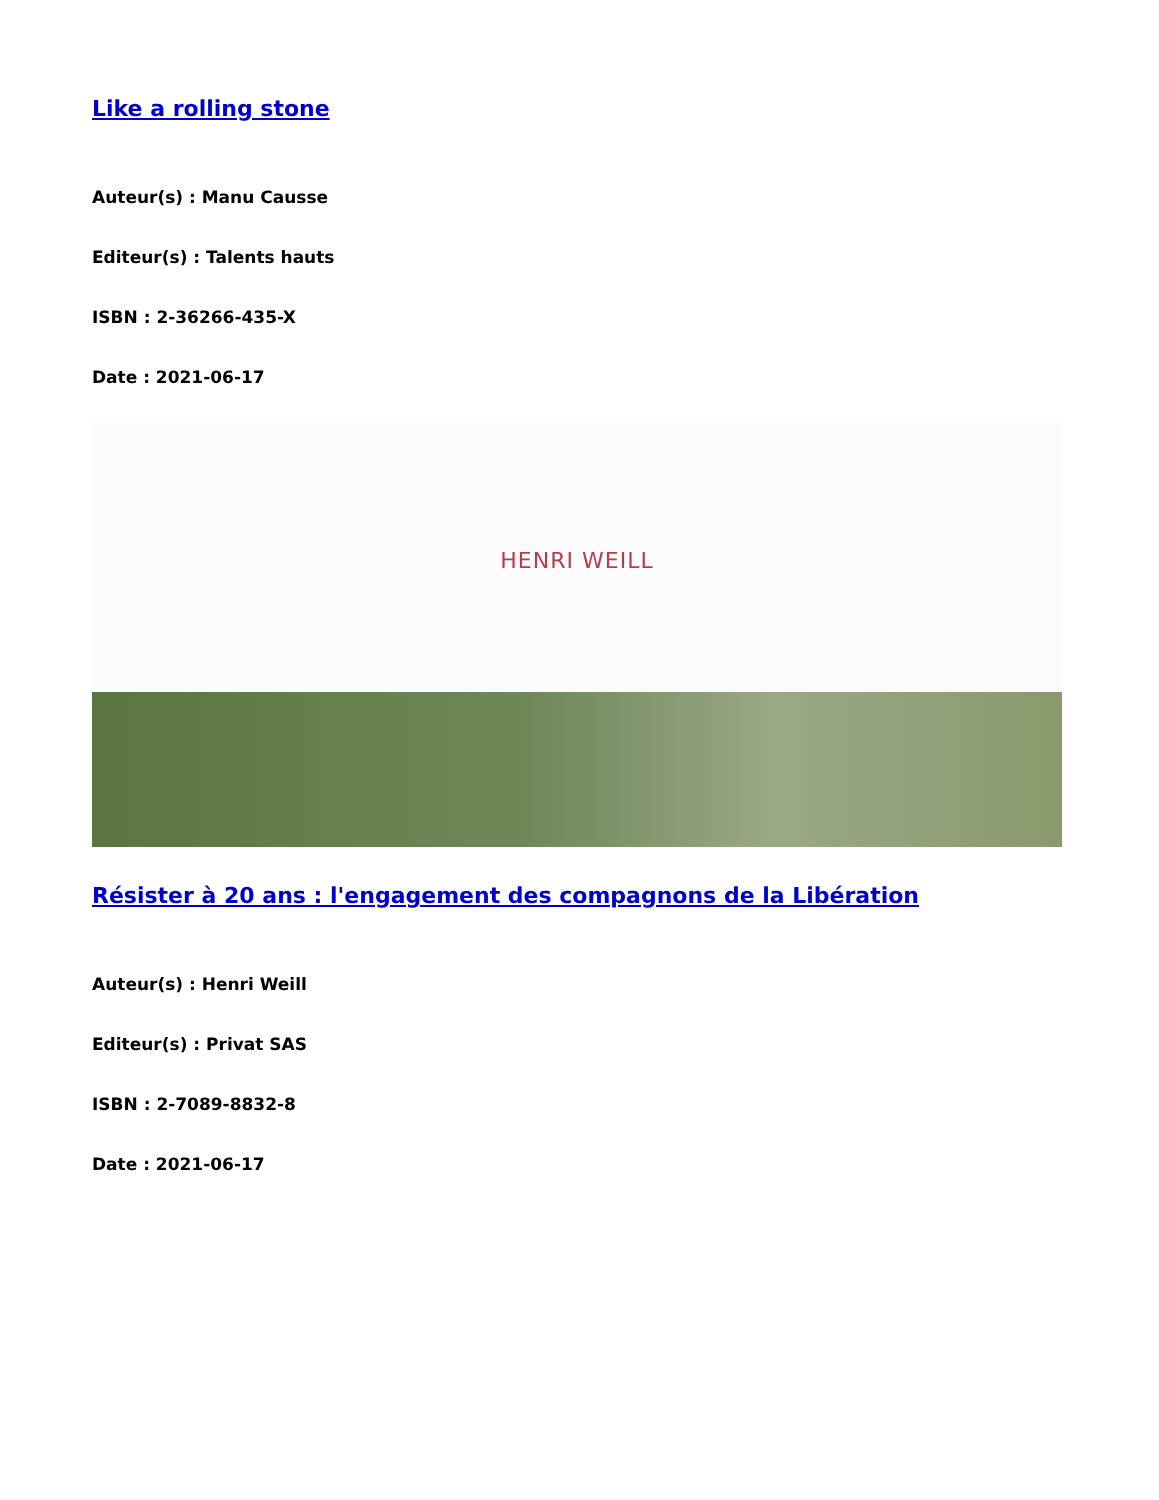Like a rolling stone
Auteur(s) : Manu Causse
Editeur(s) : Talents hauts
ISBN : 2-36266-435-X
Date : 2021-06-17
HENRI WEILL
Résister à 20 ans : l'engagement des compagnons de la Libération
Auteur(s) : Henri Weill
Editeur(s) : Privat SAS
ISBN : 2-7089-8832-8
Date : 2021-06-17